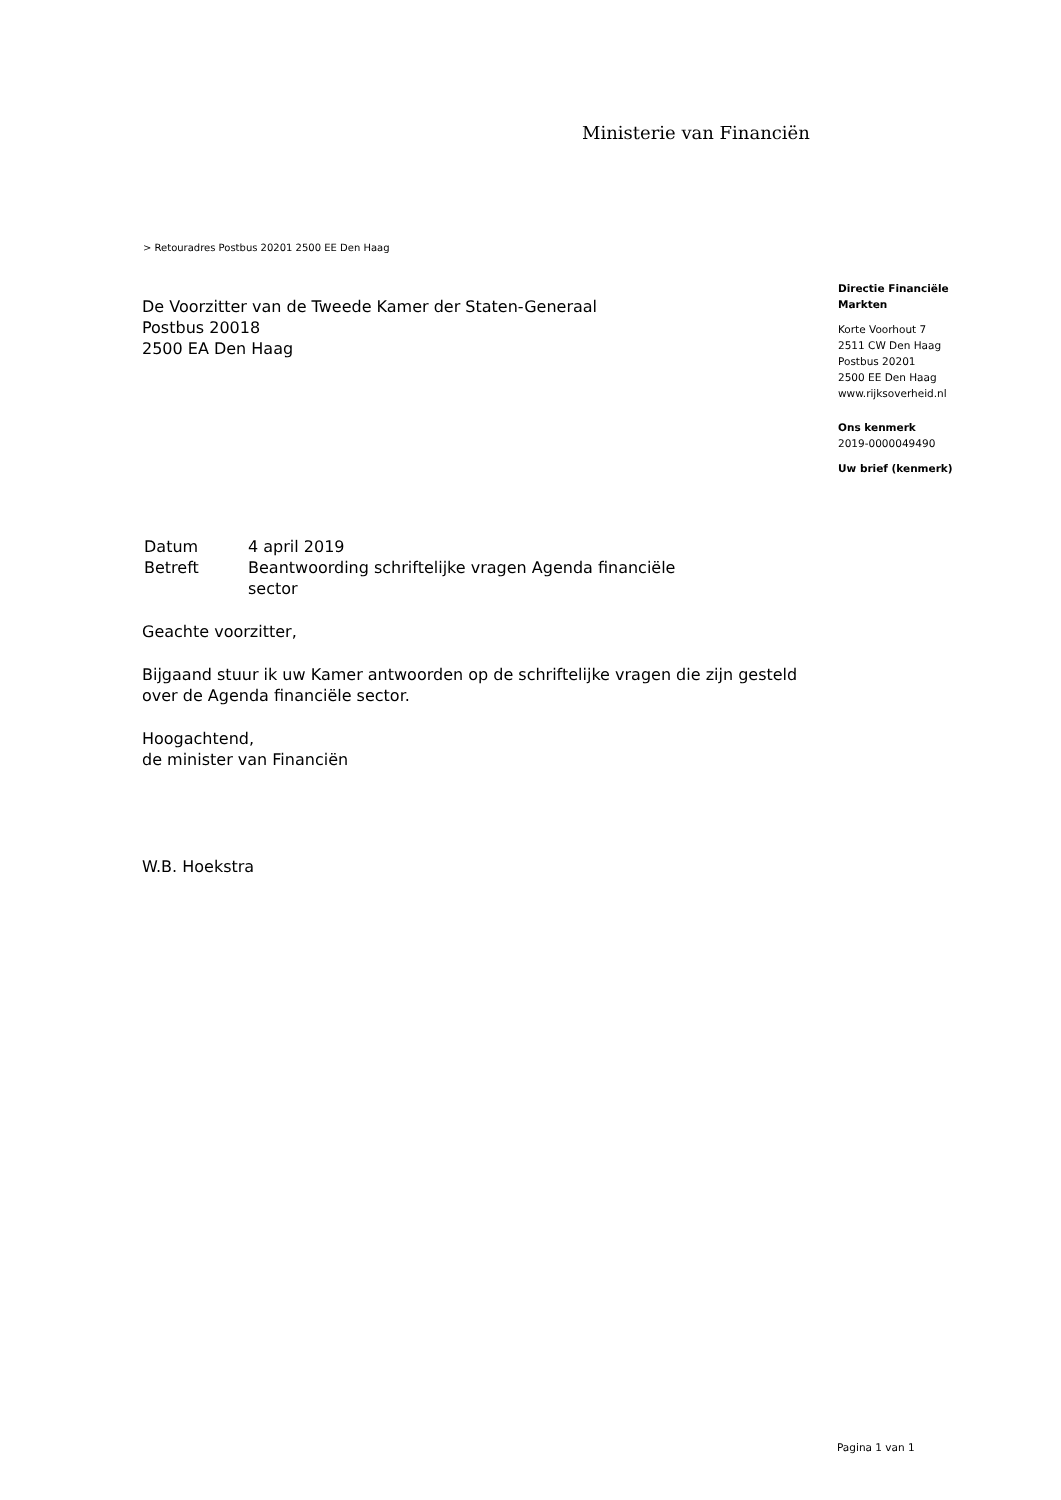Ministerie van Financiën
> Retouradres Postbus 20201 2500 EE Den Haag
De Voorzitter van de Tweede Kamer der Staten-Generaal
Postbus 20018
2500 EA Den Haag
Directie Financiële
Markten
Korte Voorhout 7
2511 CW Den Haag
Postbus 20201
2500 EE Den Haag
www.rijksoverheid.nl
Ons kenmerk
2019-0000049490
Uw brief (kenmerk)
| Datum | 4 april 2019 |
| Betreft | Beantwoording schriftelijke vragen Agenda financiële sector |
Geachte voorzitter,
Bijgaand stuur ik uw Kamer antwoorden op de schriftelijke vragen die zijn gesteld over de Agenda financiële sector.
Hoogachtend,
de minister van Financiën
W.B. Hoekstra
Pagina 1 van 1